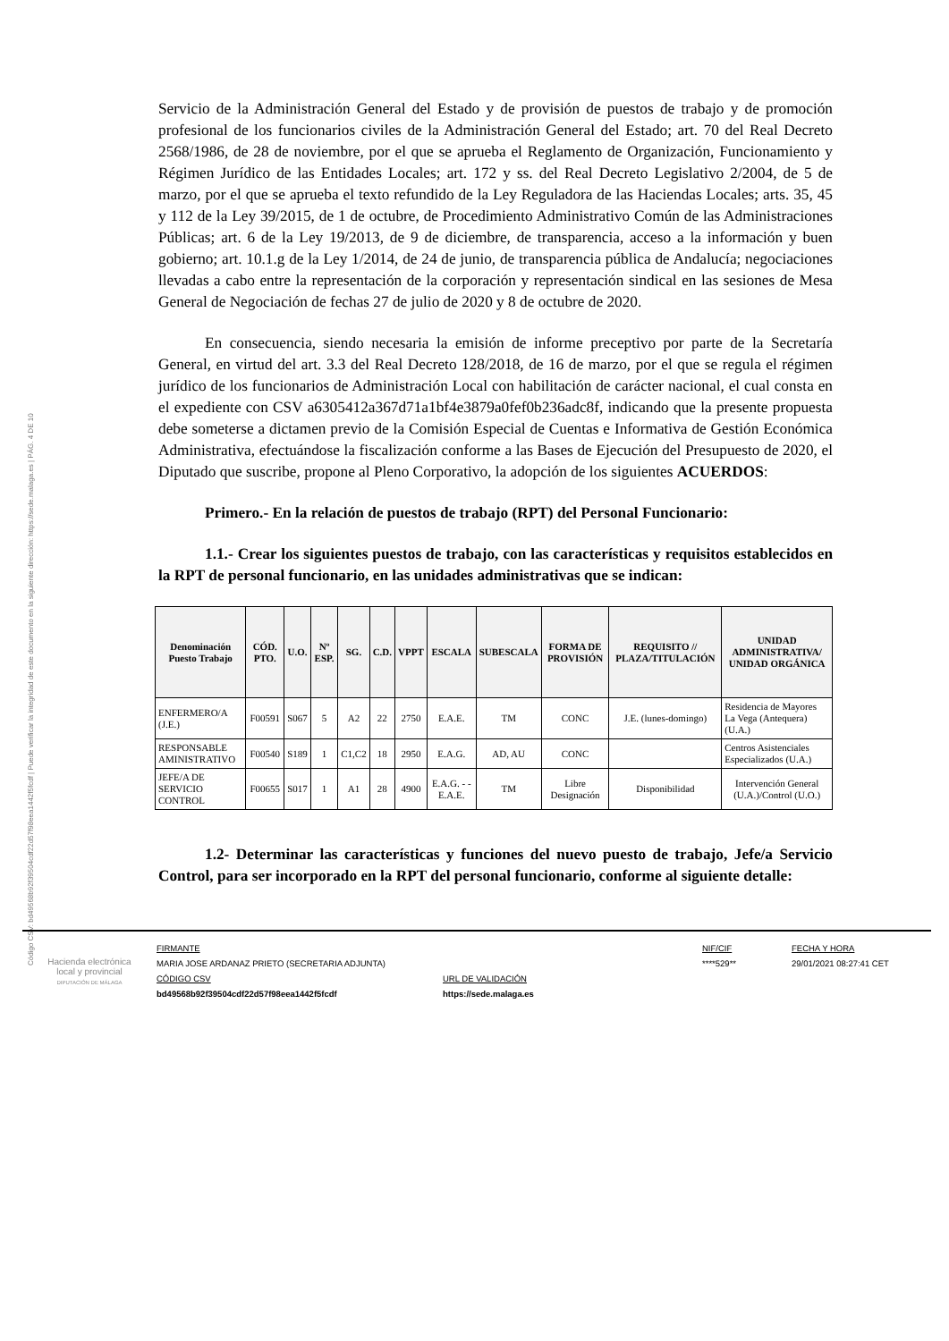Código CSV: bd49568b92f39504cdf22d57f98eea1442f5fcdf | Puede verificar la integridad de este documento en la siguiente dirección: https://sede.malaga.es | PÁG. 4 DE 10
Servicio de la Administración General del Estado y de provisión de puestos de trabajo y de promoción profesional de los funcionarios civiles de la Administración General del Estado; art. 70 del Real Decreto 2568/1986, de 28 de noviembre, por el que se aprueba el Reglamento de Organización, Funcionamiento y Régimen Jurídico de las Entidades Locales; art. 172 y ss. del Real Decreto Legislativo 2/2004, de 5 de marzo, por el que se aprueba el texto refundido de la Ley Reguladora de las Haciendas Locales; arts. 35, 45 y 112 de la Ley 39/2015, de 1 de octubre, de Procedimiento Administrativo Común de las Administraciones Públicas; art. 6 de la Ley 19/2013, de 9 de diciembre, de transparencia, acceso a la información y buen gobierno; art. 10.1.g de la Ley 1/2014, de 24 de junio, de transparencia pública de Andalucía; negociaciones llevadas a cabo entre la representación de la corporación y representación sindical en las sesiones de Mesa General de Negociación de fechas 27 de julio de 2020 y 8 de octubre de 2020.
En consecuencia, siendo necesaria la emisión de informe preceptivo por parte de la Secretaría General, en virtud del art. 3.3 del Real Decreto 128/2018, de 16 de marzo, por el que se regula el régimen jurídico de los funcionarios de Administración Local con habilitación de carácter nacional, el cual consta en el expediente con CSV a6305412a367d71a1bf4e3879a0fef0b236adc8f, indicando que la presente propuesta debe someterse a dictamen previo de la Comisión Especial de Cuentas e Informativa de Gestión Económica Administrativa, efectuándose la fiscalización conforme a las Bases de Ejecución del Presupuesto de 2020, el Diputado que suscribe, propone al Pleno Corporativo, la adopción de los siguientes ACUERDOS:
Primero.- En la relación de puestos de trabajo (RPT) del Personal Funcionario:
1.1.- Crear los siguientes puestos de trabajo, con las características y requisitos establecidos en la RPT de personal funcionario, en las unidades administrativas que se indican:
| Denominación Puesto Trabajo | CÓD. PTO. | U.O. | Nº ESP. | SG. | C.D. | VPPT | ESCALA | SUBESCALA | FORMA DE PROVISIÓN | REQUISITO // PLAZA/TITULACIÓN | UNIDAD ADMINISTRATIVA/ UNIDAD ORGÁNICA |
| --- | --- | --- | --- | --- | --- | --- | --- | --- | --- | --- | --- |
| ENFERMERO/A (J.E.) | F00591 | S067 | 5 | A2 | 22 | 2750 | E.A.E. | TM | CONC | J.E. (lunes-domingo) | Residencia de Mayores La Vega (Antequera)(U.A.) |
| RESPONSABLE AMINISTRATIVO | F00540 | S189 | 1 | C1,C2 | 18 | 2950 | E.A.G. | AD, AU | CONC | | Centros Asistenciales Especializados (U.A.) |
| JEFE/A DE SERVICIO CONTROL | F00655 | S017 | 1 | A1 | 28 | 4900 | E.A.G. - - E.A.E. | TM | Libre Designación | Disponibilidad | Intervención General (U.A.)/Control (U.O.) |
1.2- Determinar las características y funciones del nuevo puesto de trabajo, Jefe/a Servicio Control, para ser incorporado en la RPT del personal funcionario, conforme al siguiente detalle:
Hacienda electrónica
local y provincial
DIPUTACIÓN DE MÁLAGA
FIRMANTE
MARIA JOSE ARDANAZ PRIETO (SECRETARIA ADJUNTA)
CÓDIGO CSV
bd49568b92f39504cdf22d57f98eea1442f5fcdf
URL DE VALIDACIÓN
https://sede.malaga.es
NIF/CIF
****529**
FECHA Y HORA
29/01/2021 08:27:41 CET